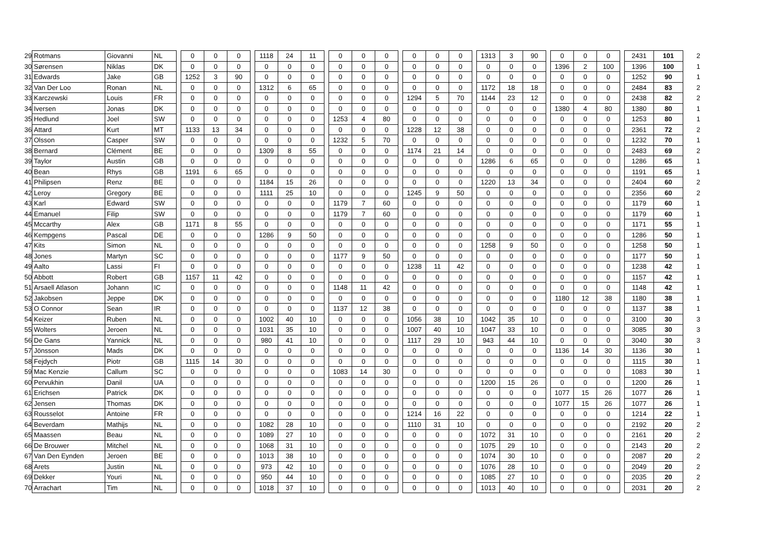| 29 | Rotmans | Giovanni | NL | | 0 | 0 | 0 | | 1118 | 24 | 11 | | 0 | 0 | 0 | | 0 | 0 | 0 | | 1313 | 3 | 90 | | 0 | 0 | 0 | | 2431 | 101 | 2 |
| 30 | Sørensen | Niklas | DK | | 0 | 0 | 0 | | 0 | 0 | 0 | | 0 | 0 | 0 | | 0 | 0 | 0 | | 0 | 0 | 0 | | 1396 | 2 | 100 | | 1396 | 100 | 1 |
| 31 | Edwards | Jake | GB | | 1252 | 3 | 90 | | 0 | 0 | 0 | | 0 | 0 | 0 | | 0 | 0 | 0 | | 0 | 0 | 0 | | 0 | 0 | 0 | | 1252 | 90 | 1 |
| 32 | Van Der Loo | Ronan | NL | | 0 | 0 | 0 | | 1312 | 6 | 65 | | 0 | 0 | 0 | | 0 | 0 | 0 | | 1172 | 18 | 18 | | 0 | 0 | 0 | | 2484 | 83 | 2 |
| 33 | Karczewski | Louis | FR | | 0 | 0 | 0 | | 0 | 0 | 0 | | 0 | 0 | 0 | | 1294 | 5 | 70 | | 1144 | 23 | 12 | | 0 | 0 | 0 | | 2438 | 82 | 2 |
| 34 | Iversen | Jonas | DK | | 0 | 0 | 0 | | 0 | 0 | 0 | | 0 | 0 | 0 | | 0 | 0 | 0 | | 0 | 0 | 0 | | 1380 | 4 | 80 | | 1380 | 80 | 1 |
| 35 | Hedlund | Joel | SW | | 0 | 0 | 0 | | 0 | 0 | 0 | | 1253 | 4 | 80 | | 0 | 0 | 0 | | 0 | 0 | 0 | | 0 | 0 | 0 | | 1253 | 80 | 1 |
| 36 | Attard | Kurt | MT | | 1133 | 13 | 34 | | 0 | 0 | 0 | | 0 | 0 | 0 | | 1228 | 12 | 38 | | 0 | 0 | 0 | | 0 | 0 | 0 | | 2361 | 72 | 2 |
| 37 | Olsson | Casper | SW | | 0 | 0 | 0 | | 0 | 0 | 0 | | 1232 | 5 | 70 | | 0 | 0 | 0 | | 0 | 0 | 0 | | 0 | 0 | 0 | | 1232 | 70 | 1 |
| 38 | Bernard | Clément | BE | | 0 | 0 | 0 | | 1309 | 8 | 55 | | 0 | 0 | 0 | | 1174 | 21 | 14 | | 0 | 0 | 0 | | 0 | 0 | 0 | | 2483 | 69 | 2 |
| 39 | Taylor | Austin | GB | | 0 | 0 | 0 | | 0 | 0 | 0 | | 0 | 0 | 0 | | 0 | 0 | 0 | | 1286 | 6 | 65 | | 0 | 0 | 0 | | 1286 | 65 | 1 |
| 40 | Bean | Rhys | GB | | 1191 | 6 | 65 | | 0 | 0 | 0 | | 0 | 0 | 0 | | 0 | 0 | 0 | | 0 | 0 | 0 | | 0 | 0 | 0 | | 1191 | 65 | 1 |
| 41 | Philipsen | Renz | BE | | 0 | 0 | 0 | | 1184 | 15 | 26 | | 0 | 0 | 0 | | 0 | 0 | 0 | | 1220 | 13 | 34 | | 0 | 0 | 0 | | 2404 | 60 | 2 |
| 42 | Leroy | Gregory | BE | | 0 | 0 | 0 | | 1111 | 25 | 10 | | 0 | 0 | 0 | | 1245 | 9 | 50 | | 0 | 0 | 0 | | 0 | 0 | 0 | | 2356 | 60 | 2 |
| 43 | Karl | Edward | SW | | 0 | 0 | 0 | | 0 | 0 | 0 | | 1179 | 7 | 60 | | 0 | 0 | 0 | | 0 | 0 | 0 | | 0 | 0 | 0 | | 1179 | 60 | 1 |
| 44 | Emanuel | Filip | SW | | 0 | 0 | 0 | | 0 | 0 | 0 | | 1179 | 7 | 60 | | 0 | 0 | 0 | | 0 | 0 | 0 | | 0 | 0 | 0 | | 1179 | 60 | 1 |
| 45 | Mccarthy | Alex | GB | | 1171 | 8 | 55 | | 0 | 0 | 0 | | 0 | 0 | 0 | | 0 | 0 | 0 | | 0 | 0 | 0 | | 0 | 0 | 0 | | 1171 | 55 | 1 |
| 46 | Kempgens | Pascal | DE | | 0 | 0 | 0 | | 1286 | 9 | 50 | | 0 | 0 | 0 | | 0 | 0 | 0 | | 0 | 0 | 0 | | 0 | 0 | 0 | | 1286 | 50 | 1 |
| 47 | Kits | Simon | NL | | 0 | 0 | 0 | | 0 | 0 | 0 | | 0 | 0 | 0 | | 0 | 0 | 0 | | 1258 | 9 | 50 | | 0 | 0 | 0 | | 1258 | 50 | 1 |
| 48 | Jones | Martyn | SC | | 0 | 0 | 0 | | 0 | 0 | 0 | | 1177 | 9 | 50 | | 0 | 0 | 0 | | 0 | 0 | 0 | | 0 | 0 | 0 | | 1177 | 50 | 1 |
| 49 | Aalto | Lassi | FI | | 0 | 0 | 0 | | 0 | 0 | 0 | | 0 | 0 | 0 | | 1238 | 11 | 42 | | 0 | 0 | 0 | | 0 | 0 | 0 | | 1238 | 42 | 1 |
| 50 | Abbott | Robert | GB | | 1157 | 11 | 42 | | 0 | 0 | 0 | | 0 | 0 | 0 | | 0 | 0 | 0 | | 0 | 0 | 0 | | 0 | 0 | 0 | | 1157 | 42 | 1 |
| 51 | Arsaell Atlason | Johann | IC | | 0 | 0 | 0 | | 0 | 0 | 0 | | 1148 | 11 | 42 | | 0 | 0 | 0 | | 0 | 0 | 0 | | 0 | 0 | 0 | | 1148 | 42 | 1 |
| 52 | Jakobsen | Jeppe | DK | | 0 | 0 | 0 | | 0 | 0 | 0 | | 0 | 0 | 0 | | 0 | 0 | 0 | | 0 | 0 | 0 | | 1180 | 12 | 38 | | 1180 | 38 | 1 |
| 53 | O Connor | Sean | IR | | 0 | 0 | 0 | | 0 | 0 | 0 | | 1137 | 12 | 38 | | 0 | 0 | 0 | | 0 | 0 | 0 | | 0 | 0 | 0 | | 1137 | 38 | 1 |
| 54 | Keizer | Ruben | NL | | 0 | 0 | 0 | | 1002 | 40 | 10 | | 0 | 0 | 0 | | 1056 | 38 | 10 | | 1042 | 35 | 10 | | 0 | 0 | 0 | | 3100 | 30 | 3 |
| 55 | Wolters | Jeroen | NL | | 0 | 0 | 0 | | 1031 | 35 | 10 | | 0 | 0 | 0 | | 1007 | 40 | 10 | | 1047 | 33 | 10 | | 0 | 0 | 0 | | 3085 | 30 | 3 |
| 56 | De Gans | Yannick | NL | | 0 | 0 | 0 | | 980 | 41 | 10 | | 0 | 0 | 0 | | 1117 | 29 | 10 | | 943 | 44 | 10 | | 0 | 0 | 0 | | 3040 | 30 | 3 |
| 57 | Jönsson | Mads | DK | | 0 | 0 | 0 | | 0 | 0 | 0 | | 0 | 0 | 0 | | 0 | 0 | 0 | | 0 | 0 | 0 | | 1136 | 14 | 30 | | 1136 | 30 | 1 |
| 58 | Fejdych | Piotr | GB | | 1115 | 14 | 30 | | 0 | 0 | 0 | | 0 | 0 | 0 | | 0 | 0 | 0 | | 0 | 0 | 0 | | 0 | 0 | 0 | | 1115 | 30 | 1 |
| 59 | Mac Kenzie | Callum | SC | | 0 | 0 | 0 | | 0 | 0 | 0 | | 1083 | 14 | 30 | | 0 | 0 | 0 | | 0 | 0 | 0 | | 0 | 0 | 0 | | 1083 | 30 | 1 |
| 60 | Pervukhin | Danil | UA | | 0 | 0 | 0 | | 0 | 0 | 0 | | 0 | 0 | 0 | | 0 | 0 | 0 | | 1200 | 15 | 26 | | 0 | 0 | 0 | | 1200 | 26 | 1 |
| 61 | Erichsen | Patrick | DK | | 0 | 0 | 0 | | 0 | 0 | 0 | | 0 | 0 | 0 | | 0 | 0 | 0 | | 0 | 0 | 0 | | 1077 | 15 | 26 | | 1077 | 26 | 1 |
| 62 | Jensen | Thomas | DK | | 0 | 0 | 0 | | 0 | 0 | 0 | | 0 | 0 | 0 | | 0 | 0 | 0 | | 0 | 0 | 0 | | 1077 | 15 | 26 | | 1077 | 26 | 1 |
| 63 | Rousselot | Antoine | FR | | 0 | 0 | 0 | | 0 | 0 | 0 | | 0 | 0 | 0 | | 1214 | 16 | 22 | | 0 | 0 | 0 | | 0 | 0 | 0 | | 1214 | 22 | 1 |
| 64 | Beverdam | Mathijs | NL | | 0 | 0 | 0 | | 1082 | 28 | 10 | | 0 | 0 | 0 | | 1110 | 31 | 10 | | 0 | 0 | 0 | | 0 | 0 | 0 | | 2192 | 20 | 2 |
| 65 | Maassen | Beau | NL | | 0 | 0 | 0 | | 1089 | 27 | 10 | | 0 | 0 | 0 | | 0 | 0 | 0 | | 1072 | 31 | 10 | | 0 | 0 | 0 | | 2161 | 20 | 2 |
| 66 | De Brouwer | Mitchel | NL | | 0 | 0 | 0 | | 1068 | 31 | 10 | | 0 | 0 | 0 | | 0 | 0 | 0 | | 1075 | 29 | 10 | | 0 | 0 | 0 | | 2143 | 20 | 2 |
| 67 | Van Den Eynden | Jeroen | BE | | 0 | 0 | 0 | | 1013 | 38 | 10 | | 0 | 0 | 0 | | 0 | 0 | 0 | | 1074 | 30 | 10 | | 0 | 0 | 0 | | 2087 | 20 | 2 |
| 68 | Arets | Justin | NL | | 0 | 0 | 0 | | 973 | 42 | 10 | | 0 | 0 | 0 | | 0 | 0 | 0 | | 1076 | 28 | 10 | | 0 | 0 | 0 | | 2049 | 20 | 2 |
| 69 | Dekker | Youri | NL | | 0 | 0 | 0 | | 950 | 44 | 10 | | 0 | 0 | 0 | | 0 | 0 | 0 | | 1085 | 27 | 10 | | 0 | 0 | 0 | | 2035 | 20 | 2 |
| 70 | Arrachart | Tim | NL | | 0 | 0 | 0 | | 1018 | 37 | 10 | | 0 | 0 | 0 | | 0 | 0 | 0 | | 1013 | 40 | 10 | | 0 | 0 | 0 | | 2031 | 20 | 2 |